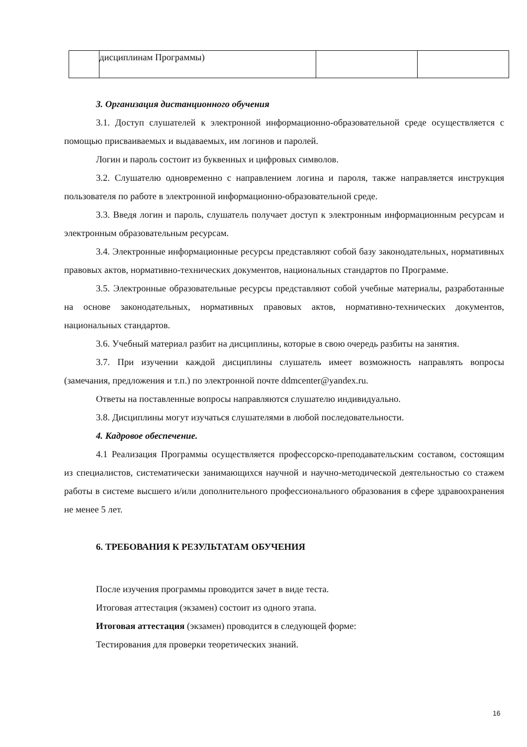| | дисциплинам Программы) | | |
3. Организация дистанционного обучения
3.1. Доступ слушателей к электронной информационно-образовательной среде осуществляется с помощью присваиваемых и выдаваемых, им логинов и паролей.
Логин и пароль состоит из буквенных и цифровых символов.
3.2. Слушателю одновременно с направлением логина и пароля, также направляется инструкция пользователя по работе в электронной информационно-образовательной среде.
3.3. Введя логин и пароль, слушатель получает доступ к электронным информационным ресурсам и электронным образовательным ресурсам.
3.4. Электронные информационные ресурсы представляют собой базу законодательных, нормативных правовых актов, нормативно-технических документов, национальных стандартов по Программе.
3.5. Электронные образовательные ресурсы представляют собой учебные материалы, разработанные на основе законодательных, нормативных правовых актов, нормативно-технических документов, национальных стандартов.
3.6. Учебный материал разбит на дисциплины, которые в свою очередь разбиты на занятия.
3.7. При изучении каждой дисциплины слушатель имеет возможность направлять вопросы (замечания, предложения и т.п.) по электронной почте ddmcenter@yandex.ru.
Ответы на поставленные вопросы направляются слушателю индивидуально.
3.8. Дисциплины могут изучаться слушателями в любой последовательности.
4. Кадровое обеспечение.
4.1 Реализация Программы осуществляется профессорско-преподавательским составом, состоящим из специалистов, систематически занимающихся научной и научно-методической деятельностью со стажем работы в системе высшего и/или дополнительного профессионального образования в сфере здравоохранения не менее 5 лет.
6. ТРЕБОВАНИЯ К РЕЗУЛЬТАТАМ ОБУЧЕНИЯ
После изучения программы проводится зачет в виде теста.
Итоговая аттестация (экзамен) состоит из одного этапа.
Итоговая аттестация (экзамен) проводится в следующей форме:
Тестирования для проверки теоретических знаний.
16